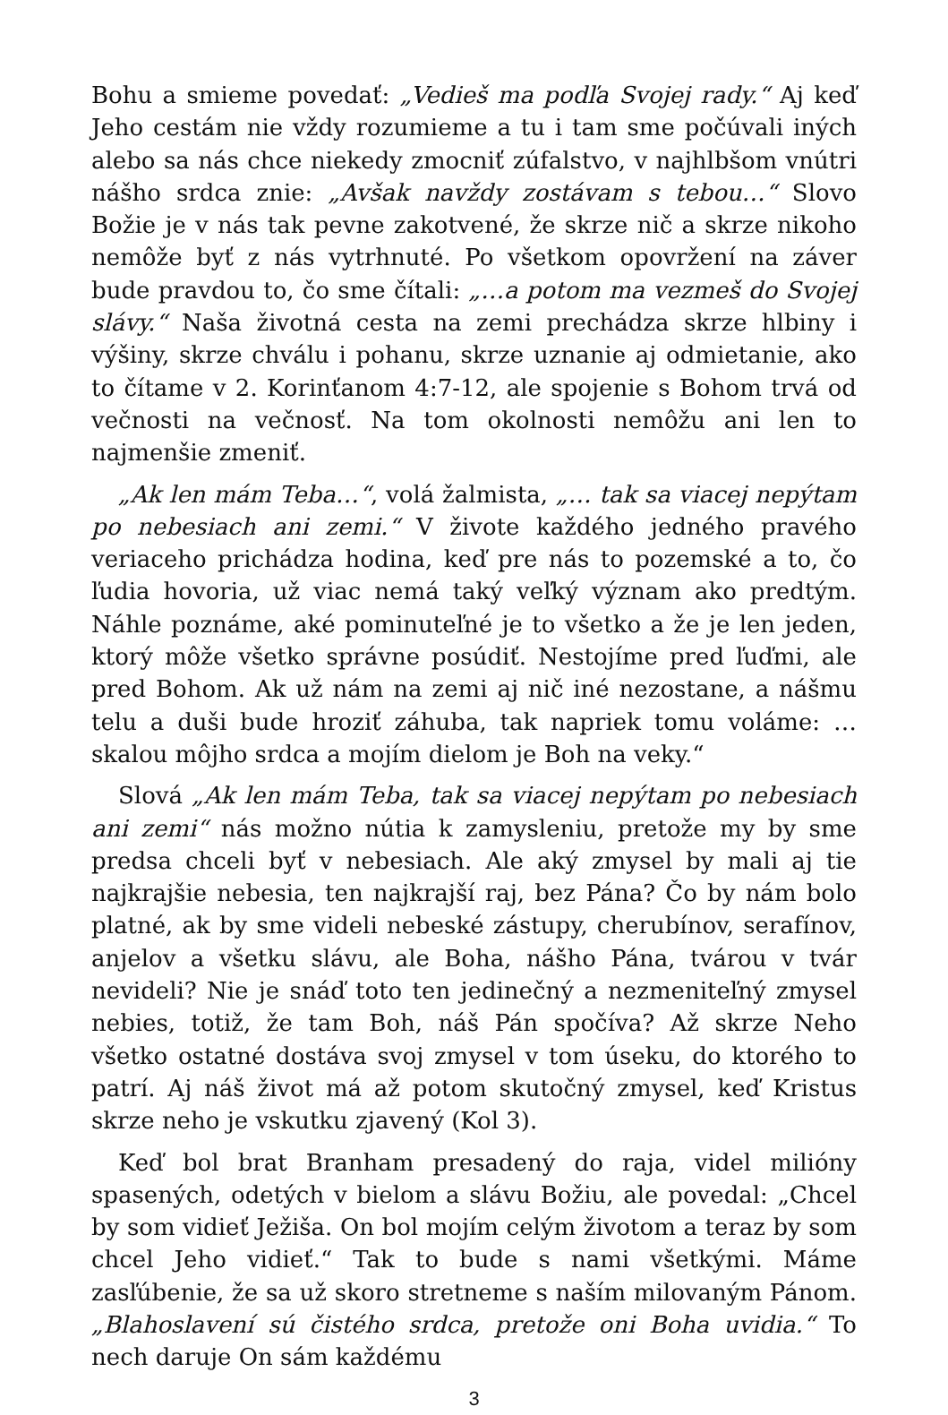Bohu a smieme povedať: „Vedieš ma podľa Svojej rady.“ Aj keď Jeho cestám nie vždy rozumieme a tu i tam sme počúvali iných alebo sa nás chce niekedy zmocniť zúfalstvo, v najhlbšom vnútri nášho srdca znie: „Avšak navždy zostávam s tebou…“ Slovo Božie je v nás tak pevne zakotvené, že skrze nič a skrze nikoho nemôže byť z nás vytrhnuté. Po všetkom opovržení na záver bude pravdou to, čo sme čítali: „…a potom ma vezmeš do Svojej slávy.“ Naša životná cesta na zemi prechádza skrze hlbiny i výšiny, skrze chválu i pohanu, skrze uznanie aj odmietanie, ako to čítame v 2. Korinťanom 4:7-12, ale spojenie s Bohom trvá od večnosti na večnosť. Na tom okolnosti nemôžu ani len to najmenšie zmeniť.
„Ak len mám Teba…“, volá žalmista, „… tak sa viacej nepýtam po nebesiach ani zemi.“ V živote každého jedného pravého veriaceho prichádza hodina, keď pre nás to pozemské a to, čo ľudia hovoria, už viac nemá taký veľký význam ako predtým. Náhle poznáme, aké pominuteľné je to všetko a že je len jeden, ktorý môže všetko správne posúdiť. Nestojíme pred ľuďmi, ale pred Bohom. Ak už nám na zemi aj nič iné nezostane, a nášmu telu a duši bude hroziť záhuba, tak napriek tomu voláme: … skalou môjho srdca a mojím dielom je Boh na veky.“
Slová „Ak len mám Teba, tak sa viacej nepýtam po nebesiach ani zemi“ nás možno nútia k zamysleniu, pretože my by sme predsa chceli byť v nebesiach. Ale aký zmysel by mali aj tie najkrajšie nebesia, ten najkrajší raj, bez Pána? Čo by nám bolo platné, ak by sme videli nebeské zástupy, cherubínov, serafínov, anjelov a všetku slávu, ale Boha, nášho Pána, tvárou v tvár nevideli? Nie je snáď toto ten jedinečný a nezmeniteľný zmysel nebies, totiž, že tam Boh, náš Pán spočíva? Až skrze Neho všetko ostatné dostáva svoj zmysel v tom úseku, do ktorého to patrí. Aj náš život má až potom skutočný zmysel, keď Kristus skrze neho je vskutku zjavený (Kol 3).
Keď bol brat Branham presadený do raja, videl milióny spasených, odetých v bielom a slávu Božiu, ale povedal: „Chcel by som vidieť Ježiša. On bol mojím celým životom a teraz by som chcel Jeho vidieť.“ Tak to bude s nami všetkými. Máme zasľúbenie, že sa už skoro stretneme s naším milovaným Pánom. „Blahoslavení sú čistého srdca, pretože oni Boha uvidia.“ To nech daruje On sám každému
3